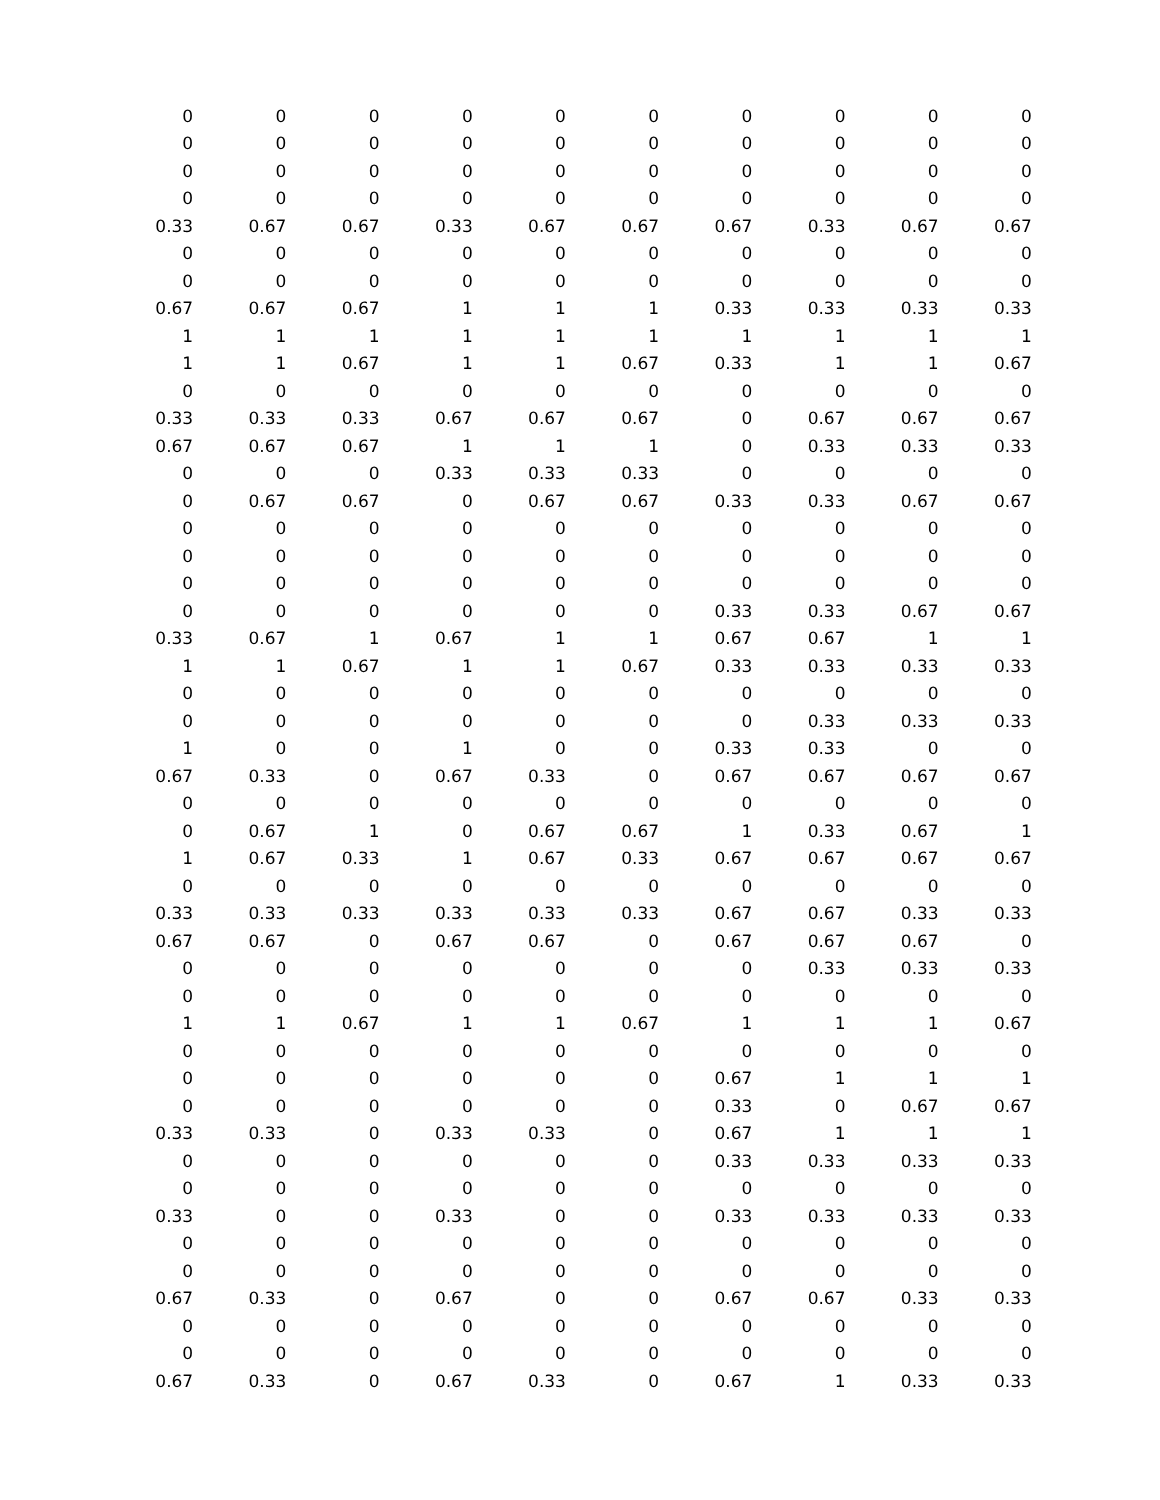| 0 | 0 | 0 | 0 | 0 | 0 | 0 | 0 | 0 | 0 |
| 0 | 0 | 0 | 0 | 0 | 0 | 0 | 0 | 0 | 0 |
| 0 | 0 | 0 | 0 | 0 | 0 | 0 | 0 | 0 | 0 |
| 0 | 0 | 0 | 0 | 0 | 0 | 0 | 0 | 0 | 0 |
| 0.33 | 0.67 | 0.67 | 0.33 | 0.67 | 0.67 | 0.67 | 0.33 | 0.67 | 0.67 |
| 0 | 0 | 0 | 0 | 0 | 0 | 0 | 0 | 0 | 0 |
| 0 | 0 | 0 | 0 | 0 | 0 | 0 | 0 | 0 | 0 |
| 0.67 | 0.67 | 0.67 | 1 | 1 | 1 | 0.33 | 0.33 | 0.33 | 0.33 |
| 1 | 1 | 1 | 1 | 1 | 1 | 1 | 1 | 1 | 1 |
| 1 | 1 | 0.67 | 1 | 1 | 0.67 | 0.33 | 1 | 1 | 0.67 |
| 0 | 0 | 0 | 0 | 0 | 0 | 0 | 0 | 0 | 0 |
| 0.33 | 0.33 | 0.33 | 0.67 | 0.67 | 0.67 | 0 | 0.67 | 0.67 | 0.67 |
| 0.67 | 0.67 | 0.67 | 1 | 1 | 1 | 0 | 0.33 | 0.33 | 0.33 |
| 0 | 0 | 0 | 0.33 | 0.33 | 0.33 | 0 | 0 | 0 | 0 |
| 0 | 0.67 | 0.67 | 0 | 0.67 | 0.67 | 0.33 | 0.33 | 0.67 | 0.67 |
| 0 | 0 | 0 | 0 | 0 | 0 | 0 | 0 | 0 | 0 |
| 0 | 0 | 0 | 0 | 0 | 0 | 0 | 0 | 0 | 0 |
| 0 | 0 | 0 | 0 | 0 | 0 | 0 | 0 | 0 | 0 |
| 0 | 0 | 0 | 0 | 0 | 0 | 0.33 | 0.33 | 0.67 | 0.67 |
| 0.33 | 0.67 | 1 | 0.67 | 1 | 1 | 0.67 | 0.67 | 1 | 1 |
| 1 | 1 | 0.67 | 1 | 1 | 0.67 | 0.33 | 0.33 | 0.33 | 0.33 |
| 0 | 0 | 0 | 0 | 0 | 0 | 0 | 0 | 0 | 0 |
| 0 | 0 | 0 | 0 | 0 | 0 | 0 | 0.33 | 0.33 | 0.33 |
| 1 | 0 | 0 | 1 | 0 | 0 | 0.33 | 0.33 | 0 | 0 |
| 0.67 | 0.33 | 0 | 0.67 | 0.33 | 0 | 0.67 | 0.67 | 0.67 | 0.67 |
| 0 | 0 | 0 | 0 | 0 | 0 | 0 | 0 | 0 | 0 |
| 0 | 0.67 | 1 | 0 | 0.67 | 0.67 | 1 | 0.33 | 0.67 | 1 |
| 1 | 0.67 | 0.33 | 1 | 0.67 | 0.33 | 0.67 | 0.67 | 0.67 | 0.67 |
| 0 | 0 | 0 | 0 | 0 | 0 | 0 | 0 | 0 | 0 |
| 0.33 | 0.33 | 0.33 | 0.33 | 0.33 | 0.33 | 0.67 | 0.67 | 0.33 | 0.33 |
| 0.67 | 0.67 | 0 | 0.67 | 0.67 | 0 | 0.67 | 0.67 | 0.67 | 0 |
| 0 | 0 | 0 | 0 | 0 | 0 | 0 | 0.33 | 0.33 | 0.33 |
| 0 | 0 | 0 | 0 | 0 | 0 | 0 | 0 | 0 | 0 |
| 1 | 1 | 0.67 | 1 | 1 | 0.67 | 1 | 1 | 1 | 0.67 |
| 0 | 0 | 0 | 0 | 0 | 0 | 0 | 0 | 0 | 0 |
| 0 | 0 | 0 | 0 | 0 | 0 | 0.67 | 1 | 1 | 1 |
| 0 | 0 | 0 | 0 | 0 | 0 | 0.33 | 0 | 0.67 | 0.67 |
| 0.33 | 0.33 | 0 | 0.33 | 0.33 | 0 | 0.67 | 1 | 1 | 1 |
| 0 | 0 | 0 | 0 | 0 | 0 | 0.33 | 0.33 | 0.33 | 0.33 |
| 0 | 0 | 0 | 0 | 0 | 0 | 0 | 0 | 0 | 0 |
| 0.33 | 0 | 0 | 0.33 | 0 | 0 | 0.33 | 0.33 | 0.33 | 0.33 |
| 0 | 0 | 0 | 0 | 0 | 0 | 0 | 0 | 0 | 0 |
| 0 | 0 | 0 | 0 | 0 | 0 | 0 | 0 | 0 | 0 |
| 0.67 | 0.33 | 0 | 0.67 | 0 | 0 | 0.67 | 0.67 | 0.33 | 0.33 |
| 0 | 0 | 0 | 0 | 0 | 0 | 0 | 0 | 0 | 0 |
| 0 | 0 | 0 | 0 | 0 | 0 | 0 | 0 | 0 | 0 |
| 0.67 | 0.33 | 0 | 0.67 | 0.33 | 0 | 0.67 | 1 | 0.33 | 0.33 |